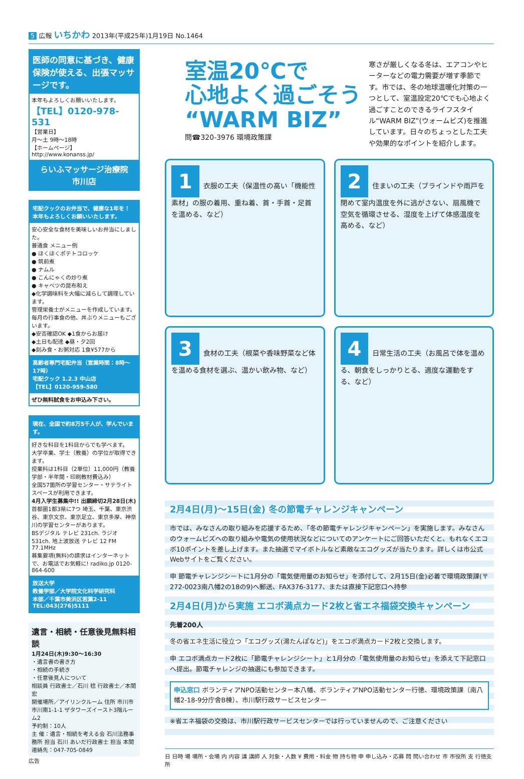5 広報 いちかわ 2013年(平成25年)1月19日 No.1464
医師の同意に基づき、健康保険が使える、出張マッサージです。
本年もよろしくお願いいたします。
【TEL】0120-978-531
【営業日】
月～土 9時～18時
【ホームページ】
http://www.konanss.jp/
らいふマッサージ治療院
市川店
宅配クックのお弁当で、健康な1年を！
本年もよろしくお願いいたします。
安心安全な食材を美味しいお弁当にしました。
普通食 メニュー例
● ほくほくポテトコロッケ
● 筑前煮
● ナムル
● こんにゃくの炒り煮
● キャベツの昆布和え
◆化学調味料を大幅に減らして調理しています。
管理栄養士がメニューを作成しています。
毎月の行事食の他、丼ぶりメニューもございます。
◆安否確認OK ◆1食からお届け
◆土日も配達 ◆昼・夕2回
◆刻み食・お粥対応 1食¥577から
高齢者専門宅配弁当（営業時間：8時～17時）
宅配クック 1.2.3 中山店
【TEL】0120-959-580
ぜひ無料試食をお申込み下さい。
現在、全国で約8万5千人が、学んでいます。
好きな科目を1科目からでも学べます。
大学卒業、学士（教養）の学位が取得できます。
授業料は1科目（2単位）11,000円（教養学部・半年間・印刷教材費込み）
全国57箇所の学習センター・サテライトスペースが利用できます。
4月入学生募集中!! 出願締切2月28日(木)
首都圏1都3県に7つ 埼玉、千葉、東京渋谷、東京文京、東京足立、東京多摩、神奈川の学習センターがあります。
BSデジタル テレビ 231ch. ラジオ 531ch. 地上波放送 テレビ 12 FM 77.1MHz
募集要項(無料)の請求はインターネットで、お電話でお気軽に! radiko.jp 0120-864-600
放送大学
教養学部／大学院文化科学研究科
本部／千葉市美浜区若葉2-11 TEL:043(276)5111
遺言・相続・任意後見無料相談
1月24日(木)9:30～16:30
・遺言書の書き方
・相続の手続き
・任意後見人について
相談員 行政書士／石川 稔 行政書士／本間 宏
開催場所／アイリンクルーム 住所 市川市市川南1-1-1 ザタワーズイースト3階ルーム2
予約制：10人
主 催：遺言・相続を考える会 石川法務事務所 担当 石川 あいだ行政書士 担当 本間
連絡先：047-705-0849
広告
室温20℃で
心地よく過ごそう
“WARM BIZ”
問☎320-3976 環境政策課
寒さが厳しくなる冬は、エアコンやヒーターなどの電力需要が増す季節です。市では、冬の地球温暖化対策の一つとして、室温設定20℃でも心地よく過ごすことのできるライフスタイル“WARM BIZ”(ウォームビズ)を推進しています。日々のちょっとした工夫や効果的なポイントを紹介します。
1 衣服の工夫（保温性の高い「機能性素材」の服の着用、重ね着、首・手首・足首を温める、など）
2 住まいの工夫（ブラインドや雨戸を閉めて室内温度を外に逃がさない、扇風機で空気を循環させる、湿度を上げて体感温度を高める、など）
3 食材の工夫（根菜や香味野菜など体を温める食材を選ぶ、温かい飲み物、など）
4 日常生活の工夫（お風呂で体を温める、朝食をしっかりとる、適度な運動をする、など）
2月4日(月)～15日(金) 冬の節電チャレンジキャンペーン
市では、みなさんの取り組みを応援するため、「冬の節電チャレンジキャンペーン」を実施します。みなさんのウォームビズへの取り組みや電気の使用状況などについてのアンケートにご回答いただくと、もれなくエコボ10ポイントを差し上げます。また抽選でマイボトルなど素敵なエコグッズが当たります。詳しくは市公式Webサイトをご覧ください。
申 節電チャレンジシートに1月分の「電気使用量のお知らせ」を添付して、2月15日(金)必着で環境政策課(〒272-0023南八幡2の18の9)へ郵送、FAX376-3177、または直接下記窓口へ持参
2月4日(月)から実施 エコボ満点カード2枚と省エネ福袋交換キャンペーン
先着200人
冬の省エネ生活に役立つ「エコグッズ(湯たんぽなど)」をエコボ満点カード2枚と交換します。
申 エコボ満点カード2枚に「節電チャレンジシート」と1月分の「電気使用量のお知らせ」を添えて下記窓口へ提出。節電チャレンジの抽選にも参加できます。
申込窓口 ボランティアNPO活動センター本八幡、ボランティアNPO活動センター行徳、環境政策課（南八幡2-18-9分庁舎B棟）、市川駅行政サービスセンター
※省エネ福袋の交換は、市川駅行政サービスセンターでは行っていませんので、ご注意ください
日 日時 場 場所・会場 内 内容 講 講師 人 対象・人数 ¥ 費用・料金 物 持ち物 申 申し込み・応募 問 問い合わせ 市 市役所 支 行徳支所